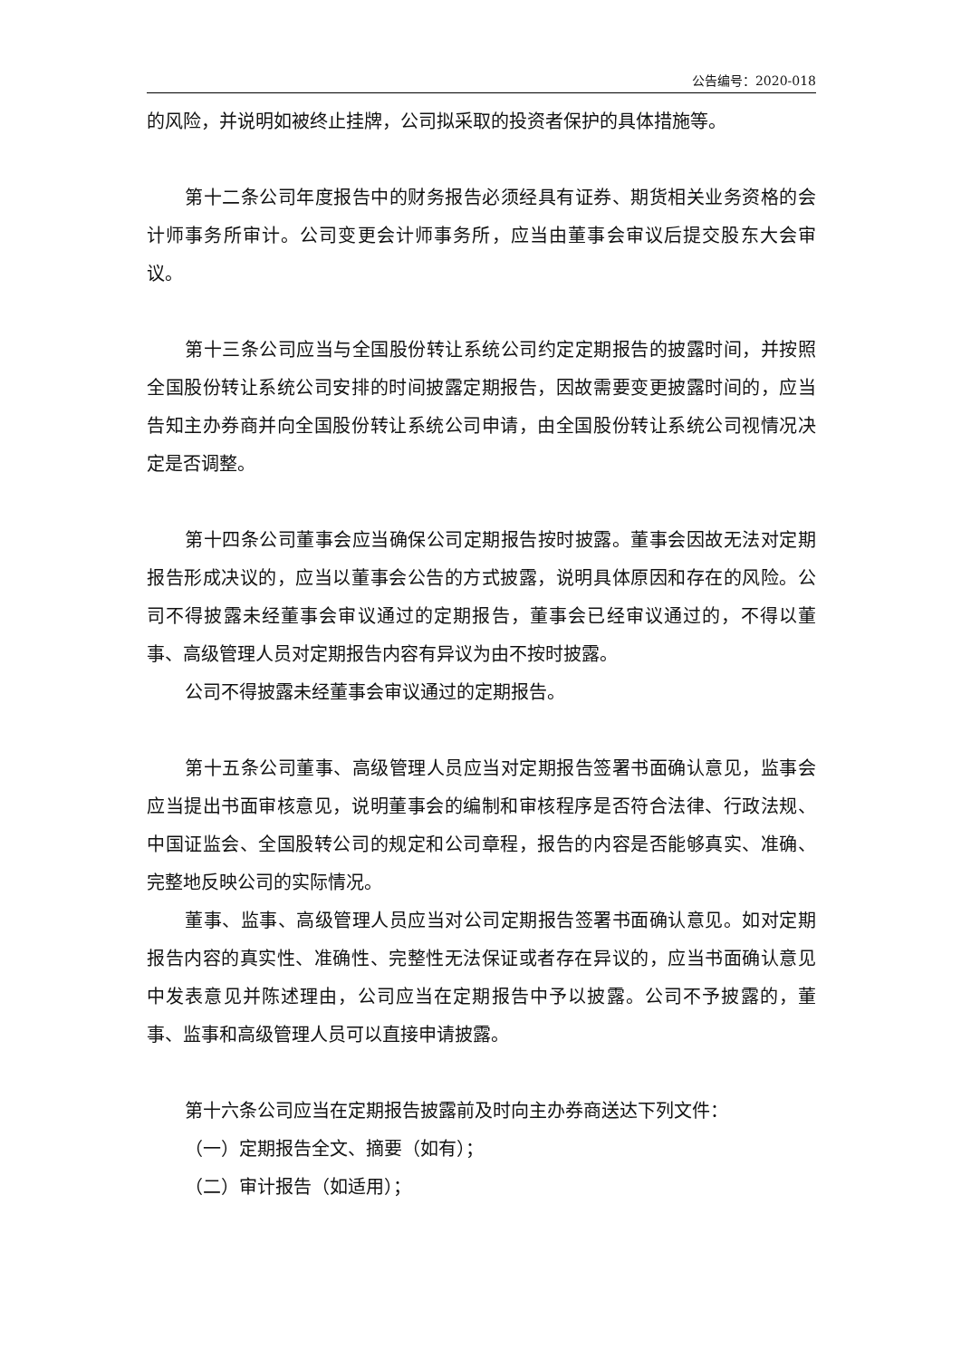公告编号：2020-018
的风险，并说明如被终止挂牌，公司拟采取的投资者保护的具体措施等。
第十二条公司年度报告中的财务报告必须经具有证券、期货相关业务资格的会计师事务所审计。公司变更会计师事务所，应当由董事会审议后提交股东大会审议。
第十三条公司应当与全国股份转让系统公司约定定期报告的披露时间，并按照全国股份转让系统公司安排的时间披露定期报告，因故需要变更披露时间的，应当告知主办券商并向全国股份转让系统公司申请，由全国股份转让系统公司视情况决定是否调整。
第十四条公司董事会应当确保公司定期报告按时披露。董事会因故无法对定期报告形成决议的，应当以董事会公告的方式披露，说明具体原因和存在的风险。公司不得披露未经董事会审议通过的定期报告，董事会已经审议通过的，不得以董事、高级管理人员对定期报告内容有异议为由不按时披露。
公司不得披露未经董事会审议通过的定期报告。
第十五条公司董事、高级管理人员应当对定期报告签署书面确认意见，监事会应当提出书面审核意见，说明董事会的编制和审核程序是否符合法律、行政法规、中国证监会、全国股转公司的规定和公司章程，报告的内容是否能够真实、准确、完整地反映公司的实际情况。
董事、监事、高级管理人员应当对公司定期报告签署书面确认意见。如对定期报告内容的真实性、准确性、完整性无法保证或者存在异议的，应当书面确认意见中发表意见并陈述理由，公司应当在定期报告中予以披露。公司不予披露的，董事、监事和高级管理人员可以直接申请披露。
第十六条公司应当在定期报告披露前及时向主办券商送达下列文件：
（一）定期报告全文、摘要（如有）；
（二）审计报告（如适用）；